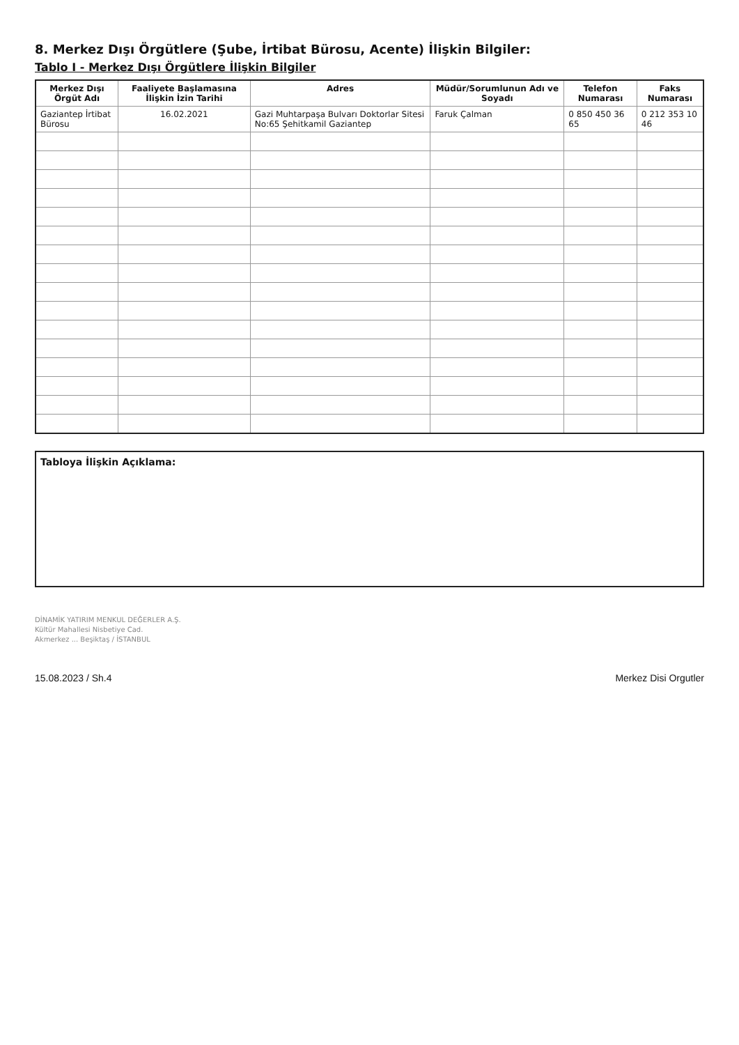8. Merkez Dışı Örgütlere (Şube, İrtibat Bürosu, Acente) İlişkin Bilgiler:
Tablo I - Merkez Dışı Örgütlere İlişkin Bilgiler
| Merkez Dışı Örgüt Adı | Faaliyete Başlamasına İlişkin İzin Tarihi | Adres | Müdür/Sorumlunun Adı ve Soyadı | Telefon Numarası | Faks Numarası |
| --- | --- | --- | --- | --- | --- |
| Gaziantep İrtibat Bürosu | 16.02.2021 | Gazi Muhtarpaşa Bulvarı Doktorlar Sitesi No:65 Şehitkamil Gaziantep | Faruk Çalman | 0 850 450 36 65 | 0 212 353 10 46 |
Tabloya İlişkin Açıklama:
DİNAMİK YATIRIM MENKUL DEĞERLER A.Ş.
Kültür Mahallesi Nisbetiye Cad.
Akmerkez ... Beşiktaş / İSTANBUL
15.08.2023 / Sh.4 Merkez Disi Orgutler